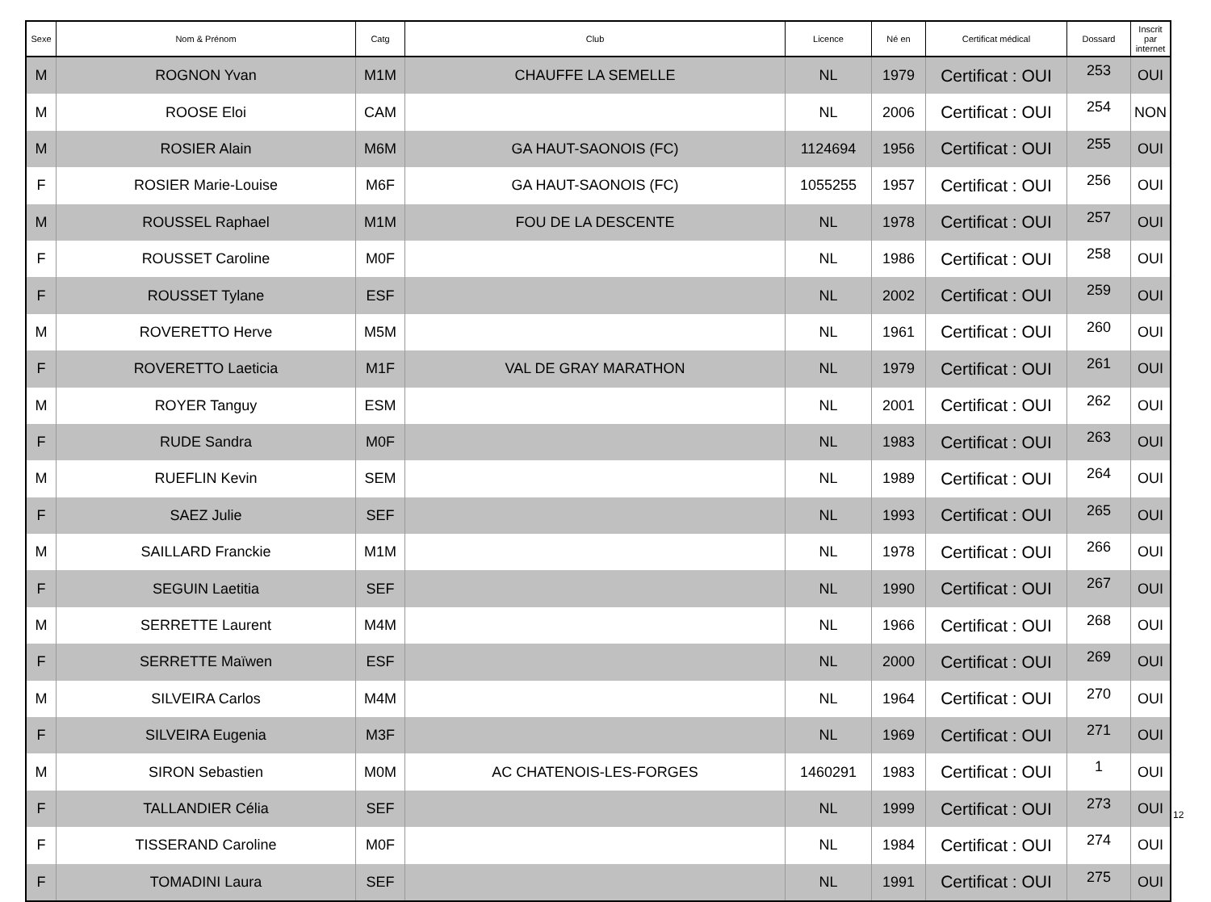| Sexe | Nom & Prénom | Catg | Club | Licence | Né en | Certificat médical | Dossard | Inscrit par internet |
| --- | --- | --- | --- | --- | --- | --- | --- | --- |
| M | ROGNON Yvan | M1M | CHAUFFE LA SEMELLE | NL | 1979 | Certificat : OUI | 253 | OUI |
| M | ROOSE Eloi | CAM | | NL | 2006 | Certificat : OUI | 254 | NON |
| M | ROSIER Alain | M6M | GA HAUT-SAONOIS (FC) | 1124694 | 1956 | Certificat : OUI | 255 | OUI |
| F | ROSIER Marie-Louise | M6F | GA HAUT-SAONOIS (FC) | 1055255 | 1957 | Certificat : OUI | 256 | OUI |
| M | ROUSSEL Raphael | M1M | FOU DE LA DESCENTE | NL | 1978 | Certificat : OUI | 257 | OUI |
| F | ROUSSET Caroline | M0F | | NL | 1986 | Certificat : OUI | 258 | OUI |
| F | ROUSSET Tylane | ESF | | NL | 2002 | Certificat : OUI | 259 | OUI |
| M | ROVERETTO Herve | M5M | | NL | 1961 | Certificat : OUI | 260 | OUI |
| F | ROVERETTO Laeticia | M1F | VAL DE GRAY MARATHON | NL | 1979 | Certificat : OUI | 261 | OUI |
| M | ROYER Tanguy | ESM | | NL | 2001 | Certificat : OUI | 262 | OUI |
| F | RUDE Sandra | M0F | | NL | 1983 | Certificat : OUI | 263 | OUI |
| M | RUEFLIN Kevin | SEM | | NL | 1989 | Certificat : OUI | 264 | OUI |
| F | SAEZ Julie | SEF | | NL | 1993 | Certificat : OUI | 265 | OUI |
| M | SAILLARD Franckie | M1M | | NL | 1978 | Certificat : OUI | 266 | OUI |
| F | SEGUIN Laetitia | SEF | | NL | 1990 | Certificat : OUI | 267 | OUI |
| M | SERRETTE Laurent | M4M | | NL | 1966 | Certificat : OUI | 268 | OUI |
| F | SERRETTE Maïwen | ESF | | NL | 2000 | Certificat : OUI | 269 | OUI |
| M | SILVEIRA Carlos | M4M | | NL | 1964 | Certificat : OUI | 270 | OUI |
| F | SILVEIRA Eugenia | M3F | | NL | 1969 | Certificat : OUI | 271 | OUI |
| M | SIRON Sebastien | M0M | AC CHATENOIS-LES-FORGES | 1460291 | 1983 | Certificat : OUI | 1 | OUI |
| F | TALLANDIER Célia | SEF | | NL | 1999 | Certificat : OUI | 273 | OUI |
| F | TISSERAND Caroline | M0F | | NL | 1984 | Certificat : OUI | 274 | OUI |
| F | TOMADINI Laura | SEF | | NL | 1991 | Certificat : OUI | 275 | OUI |
12